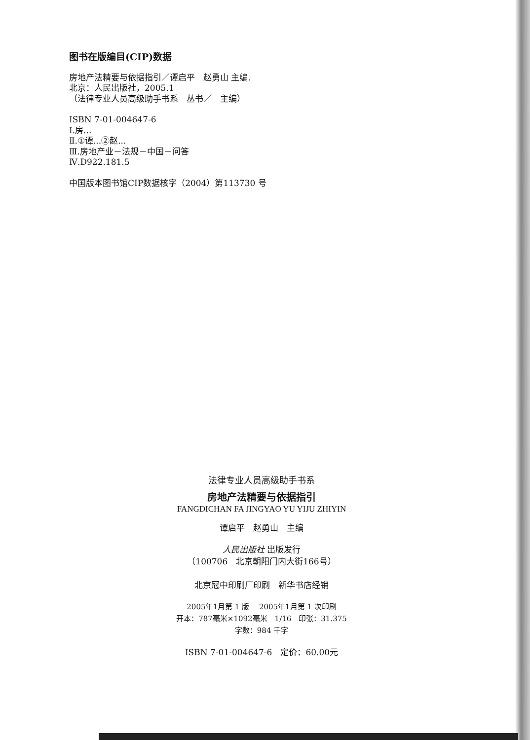图书在版编目(CIP)数据
房地产法精要与依据指引／谭启平　赵勇山 主编.
北京：人民出版社，2005.1
（法律专业人员高级助手书系　丛书／　主编）
ISBN 7-01-004647-6
Ⅰ.房...
Ⅱ.①谭...②赵...
Ⅲ.房地产业－法规－中国－问答
Ⅳ.D922.181.5
中国版本图书馆CIP数据核字（2004）第113730 号
法律专业人员高级助手书系
房地产法精要与依据指引
FANGDICHAN FA JINGYAO YU YIJU ZHIYIN
谭启平　赵勇山　主编
人民出版社 出版发行
（100706　北京朝阳门内大街166号）
北京冠中印刷厂印刷　新华书店经销
2005年1月第 1 版　 2005年1月第 1 次印刷
开本：787毫米×1092毫米　1/16　印张：31.375
字数：984 千字
ISBN 7-01-004647-6　定价：60.00元